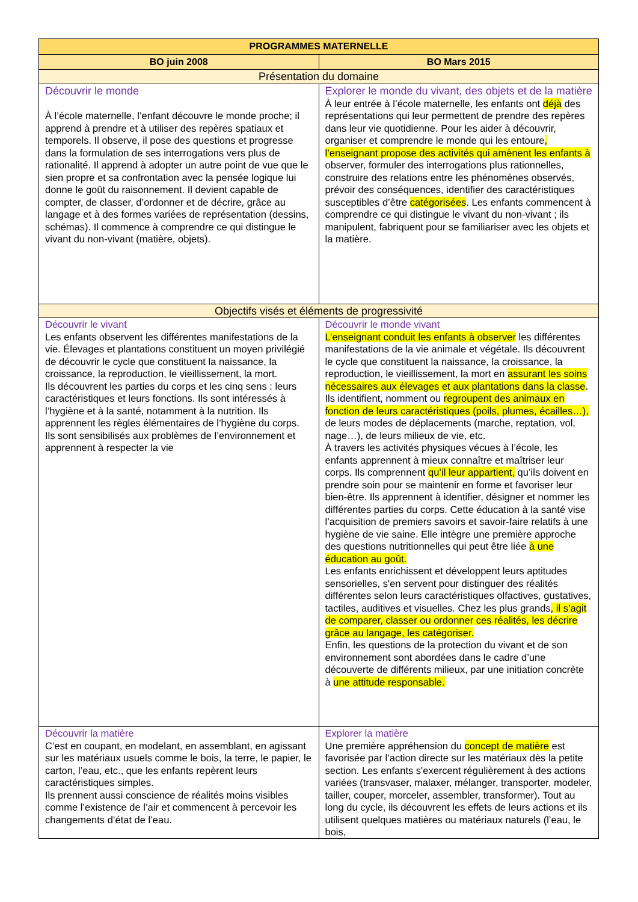| PROGRAMMES MATERNELLE | |
| --- | --- |
| BO juin 2008 | BO Mars 2015 |
| Présentation du domaine | |
| Découvrir le monde À l’école maternelle, l’enfant découvre le monde proche; il apprend à prendre et à utiliser des repères spatiaux et temporels. Il observe, il pose des questions et progresse dans la formulation de ses interrogations vers plus de rationalité. Il apprend à adopter un autre point de vue que le sien propre et sa confrontation avec la pensée logique lui donne le goût du raisonnement. Il devient capable de compter, de classer, d’ordonner et de décrire, grâce au langage et à des formes variées de représentation (dessins, schémas). Il commence à comprendre ce qui distingue le vivant du non-vivant (matière, objets). | Explorer le monde du vivant, des objets et de la matière À leur entrée à l’école maternelle, les enfants ont déjà des représentations qui leur permettent de prendre des repères dans leur vie quotidienne. Pour les aider à découvrir, organiser et comprendre le monde qui les entoure , l’enseignant propose des activités qui amènent les enfants à observer, formuler des interrogations plus rationnelles, construire des relations entre les phénomènes observés, prévoir des conséquences, identifier des caractéristiques susceptibles d’être catégorisées . Les enfants commencent à comprendre ce qui distingue le vivant du non-vivant ; ils manipulent, fabriquent pour se familiariser avec les objets et la matière. |
| Objectifs visés et éléments de progressivité | |
| Découvrir le vivant Les enfants observent les différentes manifestations de la vie. Élevages et plantations constituent un moyen privilégié de découvrir le cycle que constituent la naissance, la croissance, la reproduction, le vieillissement, la mort. Ils découvrent les parties du corps et les cinq sens : leurs caractéristiques et leurs fonctions. Ils sont intéressés à l’hygiène et à la santé, notamment à la nutrition. Ils apprennent les règles élémentaires de l’hygiène du corps. Ils sont sensibilisés aux problèmes de l’environnement et apprennent à respecter la vie | Découvrir le monde vivant L’enseignant conduit les enfants à observer les différentes manifestations de la vie animale et végétale. Ils découvrent le cycle que constituent la naissance, la croissance, la reproduction, le vieillissement, la mort en assurant les soins nécessaires aux élevages et aux plantations dans la classe . Ils identifient, nomment ou regroupent des animaux en fonction de leurs caractéristiques (poils, plumes, écailles…), de leurs modes de déplacements (marche, reptation, vol, nage…), de leurs milieux de vie, etc. À travers les activités physiques vécues à l’école, les enfants apprennent à mieux connaître et maîtriser leur corps. Ils comprennent qu’il leur appartient, qu’ils doivent en prendre soin pour se maintenir en forme et favoriser leur bien-être. Ils apprennent à identifier, désigner et nommer les différentes parties du corps. Cette éducation à la santé vise l’acquisition de premiers savoirs et savoir-faire relatifs à une hygiène de vie saine. Elle intègre une première approche des questions nutritionnelles qui peut être liée à une éducation au goût. Les enfants enrichissent et développent leurs aptitudes sensorielles, s'en servent pour distinguer des réalités différentes selon leurs caractéristiques olfactives, gustatives, tactiles, auditives et visuelles. Chez les plus grands , il s’agit de comparer, classer ou ordonner ces réalités, les décrire grâce au langage, les catégoriser. Enfin, les questions de la protection du vivant et de son environnement sont abordées dans le cadre d’une découverte de différents milieux, par une initiation concrète à une attitude responsable. |
| Découvrir la matière C’est en coupant, en modelant, en assemblant, en agissant sur les matériaux usuels comme le bois, la terre, le papier, le carton, l’eau, etc., que les enfants repèrent leurs caractéristiques simples. Ils prennent aussi conscience de réalités moins visibles comme l’existence de l’air et commencent à percevoir les changements d’état de l’eau. | Explorer la matière Une première appréhension du concept de matière est favorisée par l’action directe sur les matériaux dès la petite section. Les enfants s'exercent régulièrement à des actions variées (transvaser, malaxer, mélanger, transporter, modeler, tailler, couper, morceler, assembler, transformer). Tout au long du cycle, ils découvrent les effets de leurs actions et ils utilisent quelques matières ou matériaux naturels (l’eau, le bois, |